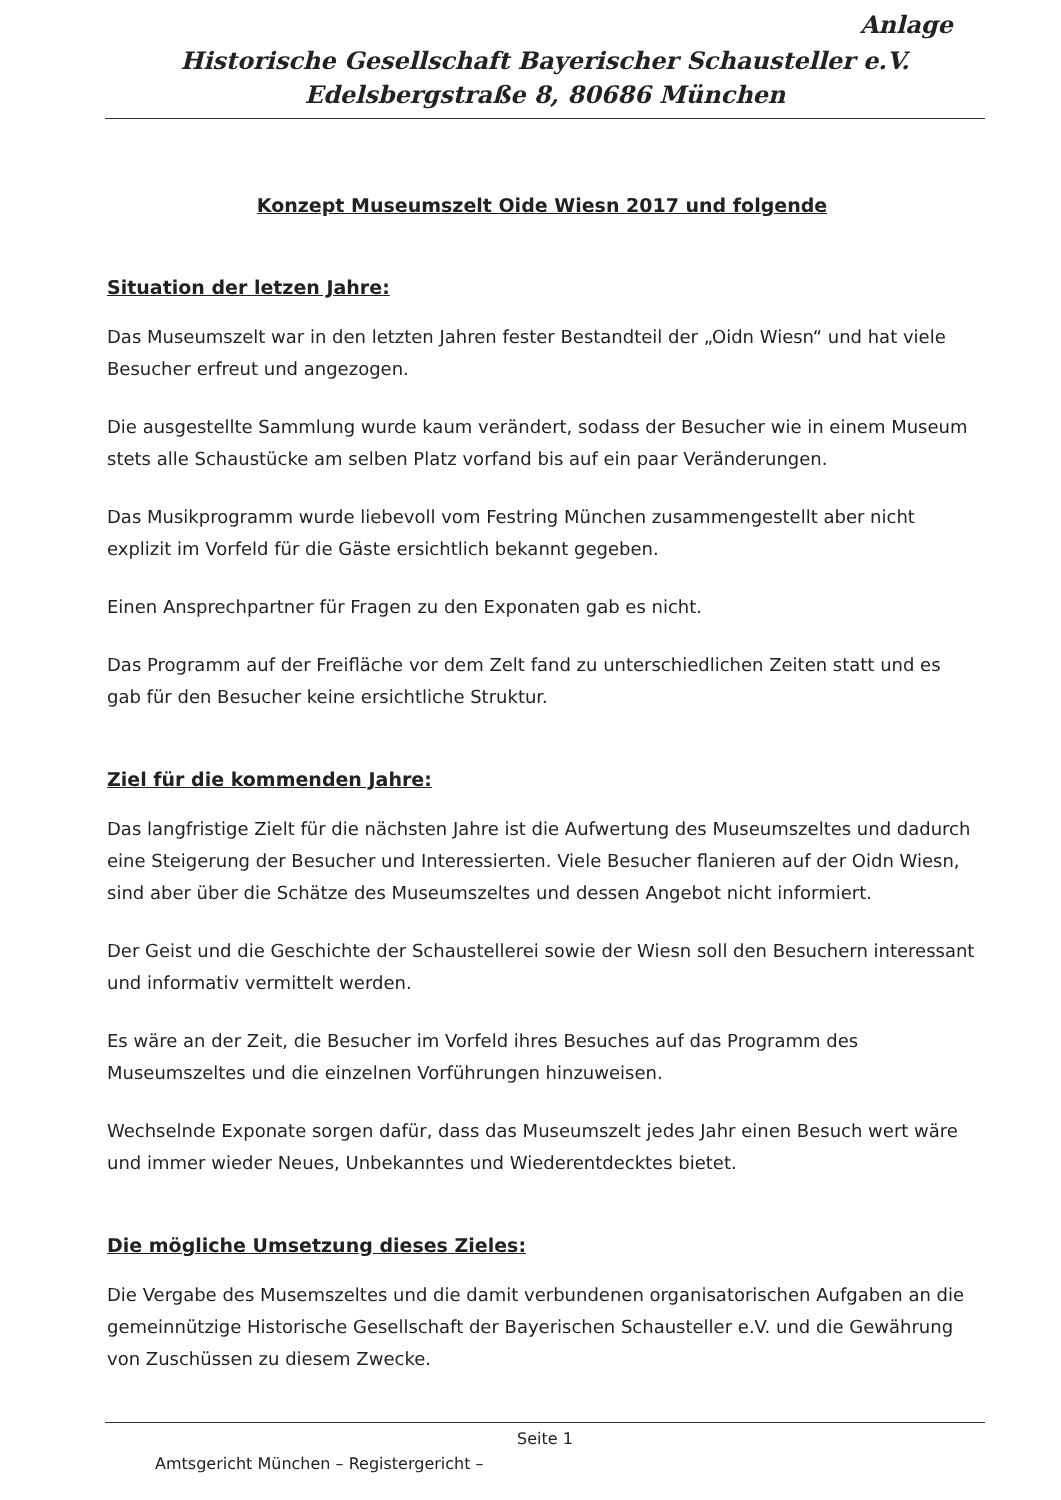Anlage
Historische Gesellschaft Bayerischer Schausteller e.V.
Edelsbergstraße 8, 80686 München
Konzept Museumszelt Oide Wiesn 2017 und folgende
Situation der letzen Jahre:
Das Museumszelt war in den letzten Jahren fester Bestandteil der „Oidn Wiesn“ und hat viele Besucher erfreut und angezogen.
Die ausgestellte Sammlung wurde kaum verändert, sodass der Besucher wie in einem Museum stets alle Schaustücke am selben Platz vorfand bis auf ein paar Veränderungen.
Das Musikprogramm wurde liebevoll vom Festring München zusammengestellt aber nicht explizit im Vorfeld für die Gäste ersichtlich bekannt gegeben.
Einen Ansprechpartner für Fragen zu den Exponaten gab es nicht.
Das Programm auf der Freifläche vor dem Zelt fand zu unterschiedlichen Zeiten statt und es gab für den Besucher keine ersichtliche Struktur.
Ziel für die kommenden Jahre:
Das langfristige Zielt für die nächsten Jahre ist die Aufwertung des Museumszeltes und dadurch eine Steigerung der Besucher und Interessierten. Viele Besucher flanieren auf der Oidn Wiesn, sind aber über die Schätze des Museumszeltes und dessen Angebot nicht informiert.
Der Geist und die Geschichte der Schaustellerei sowie der Wiesn soll den Besuchern interessant und informativ vermittelt werden.
Es wäre an der Zeit, die Besucher im Vorfeld ihres Besuches auf das Programm des Museumszeltes und die einzelnen Vorführungen hinzuweisen.
Wechselnde Exponate sorgen dafür, dass das Museumszelt jedes Jahr einen Besuch wert wäre und immer wieder Neues, Unbekanntes und Wiederentdecktes bietet.
Die mögliche Umsetzung dieses Zieles:
Die Vergabe des Musemszeltes und die damit verbundenen organisatorischen Aufgaben an die gemeinnützige Historische Gesellschaft der Bayerischen Schausteller e.V. und die Gewährung von Zuschüssen zu diesem Zwecke.
Seite 1
Amtsgericht München – Registergericht –